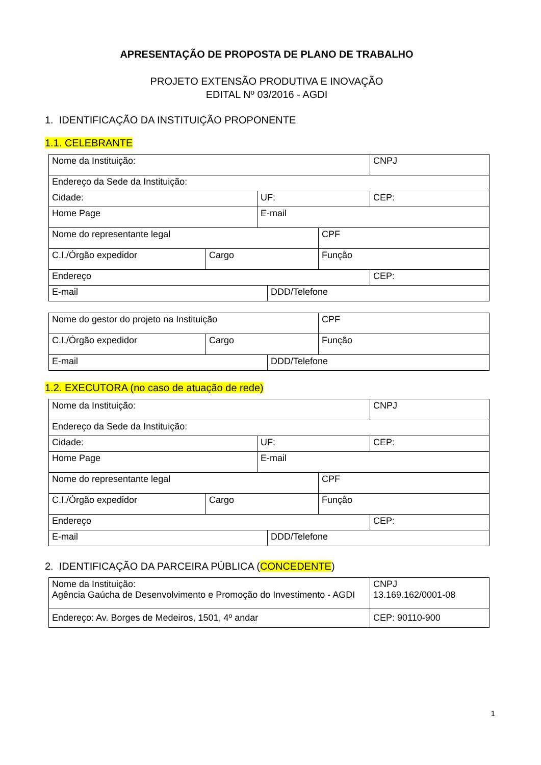APRESENTAÇÃO DE PROPOSTA DE PLANO DE TRABALHO
PROJETO EXTENSÃO PRODUTIVA E INOVAÇÃO
EDITAL Nº 03/2016 - AGDI
1. IDENTIFICAÇÃO DA INSTITUIÇÃO PROPONENTE
1.1. CELEBRANTE
| Nome da Instituição: | | | | | CNPJ |
| Endereço da Sede da Instituição: | | | | | |
| Cidade: | | UF: | | | CEP: |
| Home Page | | E-mail | | | |
| Nome do representante legal | | | | CPF | |
| C.I./Órgão expedidor | Cargo | | | Função | |
| Endereço | | | | | CEP: |
| E-mail | | | DDD/Telefone | | |
| Nome do gestor do projeto na Instituição | | | CPF |
| C.I./Órgão expedidor | Cargo | | Função |
| E-mail | | DDD/Telefone | |
1.2. EXECUTORA (no caso de atuação de rede)
| Nome da Instituição: | | | | | CNPJ |
| Endereço da Sede da Instituição: | | | | | |
| Cidade: | | UF: | | | CEP: |
| Home Page | | E-mail | | | |
| Nome do representante legal | | | | CPF | |
| C.I./Órgão expedidor | Cargo | | | Função | |
| Endereço | | | | | CEP: |
| E-mail | | | DDD/Telefone | | |
2. IDENTIFICAÇÃO DA PARCEIRA PÚBLICA (CONCEDENTE)
| Nome da Instituição: Agência Gaúcha de Desenvolvimento e Promoção do Investimento - AGDI | CNPJ 13.169.162/0001-08 |
| Endereço: Av. Borges de Medeiros, 1501, 4º andar | CEP: 90110-900 |
1